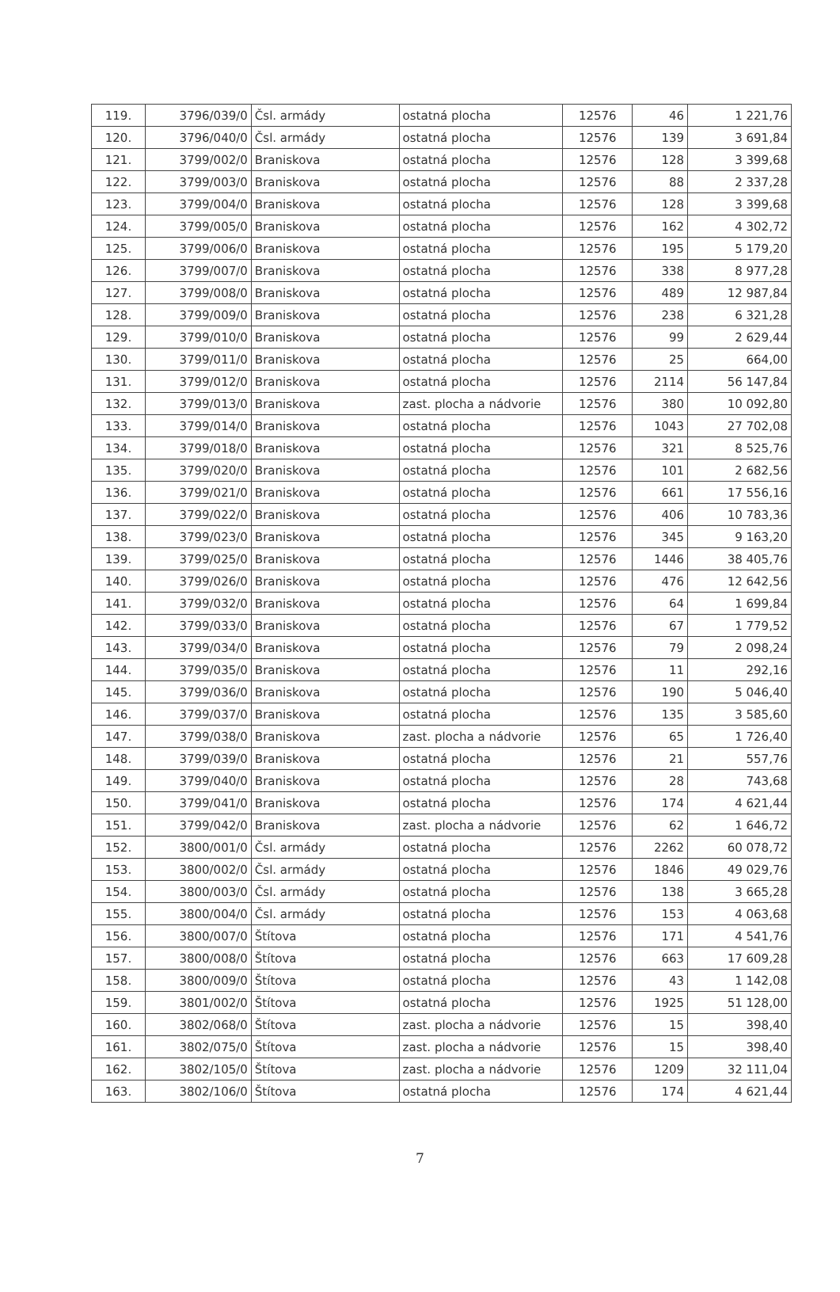| 119. | 3796/039/0 | Čsl. armády | ostatná plocha | 12576 | 46 | 1 221,76 |
| 120. | 3796/040/0 | Čsl. armády | ostatná plocha | 12576 | 139 | 3 691,84 |
| 121. | 3799/002/0 | Braniskova | ostatná plocha | 12576 | 128 | 3 399,68 |
| 122. | 3799/003/0 | Braniskova | ostatná plocha | 12576 | 88 | 2 337,28 |
| 123. | 3799/004/0 | Braniskova | ostatná plocha | 12576 | 128 | 3 399,68 |
| 124. | 3799/005/0 | Braniskova | ostatná plocha | 12576 | 162 | 4 302,72 |
| 125. | 3799/006/0 | Braniskova | ostatná plocha | 12576 | 195 | 5 179,20 |
| 126. | 3799/007/0 | Braniskova | ostatná plocha | 12576 | 338 | 8 977,28 |
| 127. | 3799/008/0 | Braniskova | ostatná plocha | 12576 | 489 | 12 987,84 |
| 128. | 3799/009/0 | Braniskova | ostatná plocha | 12576 | 238 | 6 321,28 |
| 129. | 3799/010/0 | Braniskova | ostatná plocha | 12576 | 99 | 2 629,44 |
| 130. | 3799/011/0 | Braniskova | ostatná plocha | 12576 | 25 | 664,00 |
| 131. | 3799/012/0 | Braniskova | ostatná plocha | 12576 | 2114 | 56 147,84 |
| 132. | 3799/013/0 | Braniskova | zast. plocha a nádvorie | 12576 | 380 | 10 092,80 |
| 133. | 3799/014/0 | Braniskova | ostatná plocha | 12576 | 1043 | 27 702,08 |
| 134. | 3799/018/0 | Braniskova | ostatná plocha | 12576 | 321 | 8 525,76 |
| 135. | 3799/020/0 | Braniskova | ostatná plocha | 12576 | 101 | 2 682,56 |
| 136. | 3799/021/0 | Braniskova | ostatná plocha | 12576 | 661 | 17 556,16 |
| 137. | 3799/022/0 | Braniskova | ostatná plocha | 12576 | 406 | 10 783,36 |
| 138. | 3799/023/0 | Braniskova | ostatná plocha | 12576 | 345 | 9 163,20 |
| 139. | 3799/025/0 | Braniskova | ostatná plocha | 12576 | 1446 | 38 405,76 |
| 140. | 3799/026/0 | Braniskova | ostatná plocha | 12576 | 476 | 12 642,56 |
| 141. | 3799/032/0 | Braniskova | ostatná plocha | 12576 | 64 | 1 699,84 |
| 142. | 3799/033/0 | Braniskova | ostatná plocha | 12576 | 67 | 1 779,52 |
| 143. | 3799/034/0 | Braniskova | ostatná plocha | 12576 | 79 | 2 098,24 |
| 144. | 3799/035/0 | Braniskova | ostatná plocha | 12576 | 11 | 292,16 |
| 145. | 3799/036/0 | Braniskova | ostatná plocha | 12576 | 190 | 5 046,40 |
| 146. | 3799/037/0 | Braniskova | ostatná plocha | 12576 | 135 | 3 585,60 |
| 147. | 3799/038/0 | Braniskova | zast. plocha a nádvorie | 12576 | 65 | 1 726,40 |
| 148. | 3799/039/0 | Braniskova | ostatná plocha | 12576 | 21 | 557,76 |
| 149. | 3799/040/0 | Braniskova | ostatná plocha | 12576 | 28 | 743,68 |
| 150. | 3799/041/0 | Braniskova | ostatná plocha | 12576 | 174 | 4 621,44 |
| 151. | 3799/042/0 | Braniskova | zast. plocha a nádvorie | 12576 | 62 | 1 646,72 |
| 152. | 3800/001/0 | Čsl. armády | ostatná plocha | 12576 | 2262 | 60 078,72 |
| 153. | 3800/002/0 | Čsl. armády | ostatná plocha | 12576 | 1846 | 49 029,76 |
| 154. | 3800/003/0 | Čsl. armády | ostatná plocha | 12576 | 138 | 3 665,28 |
| 155. | 3800/004/0 | Čsl. armády | ostatná plocha | 12576 | 153 | 4 063,68 |
| 156. | 3800/007/0 | Štítova | ostatná plocha | 12576 | 171 | 4 541,76 |
| 157. | 3800/008/0 | Štítova | ostatná plocha | 12576 | 663 | 17 609,28 |
| 158. | 3800/009/0 | Štítova | ostatná plocha | 12576 | 43 | 1 142,08 |
| 159. | 3801/002/0 | Štítova | ostatná plocha | 12576 | 1925 | 51 128,00 |
| 160. | 3802/068/0 | Štítova | zast. plocha a nádvorie | 12576 | 15 | 398,40 |
| 161. | 3802/075/0 | Štítova | zast. plocha a nádvorie | 12576 | 15 | 398,40 |
| 162. | 3802/105/0 | Štítova | zast. plocha a nádvorie | 12576 | 1209 | 32 111,04 |
| 163. | 3802/106/0 | Štítova | ostatná plocha | 12576 | 174 | 4 621,44 |
7